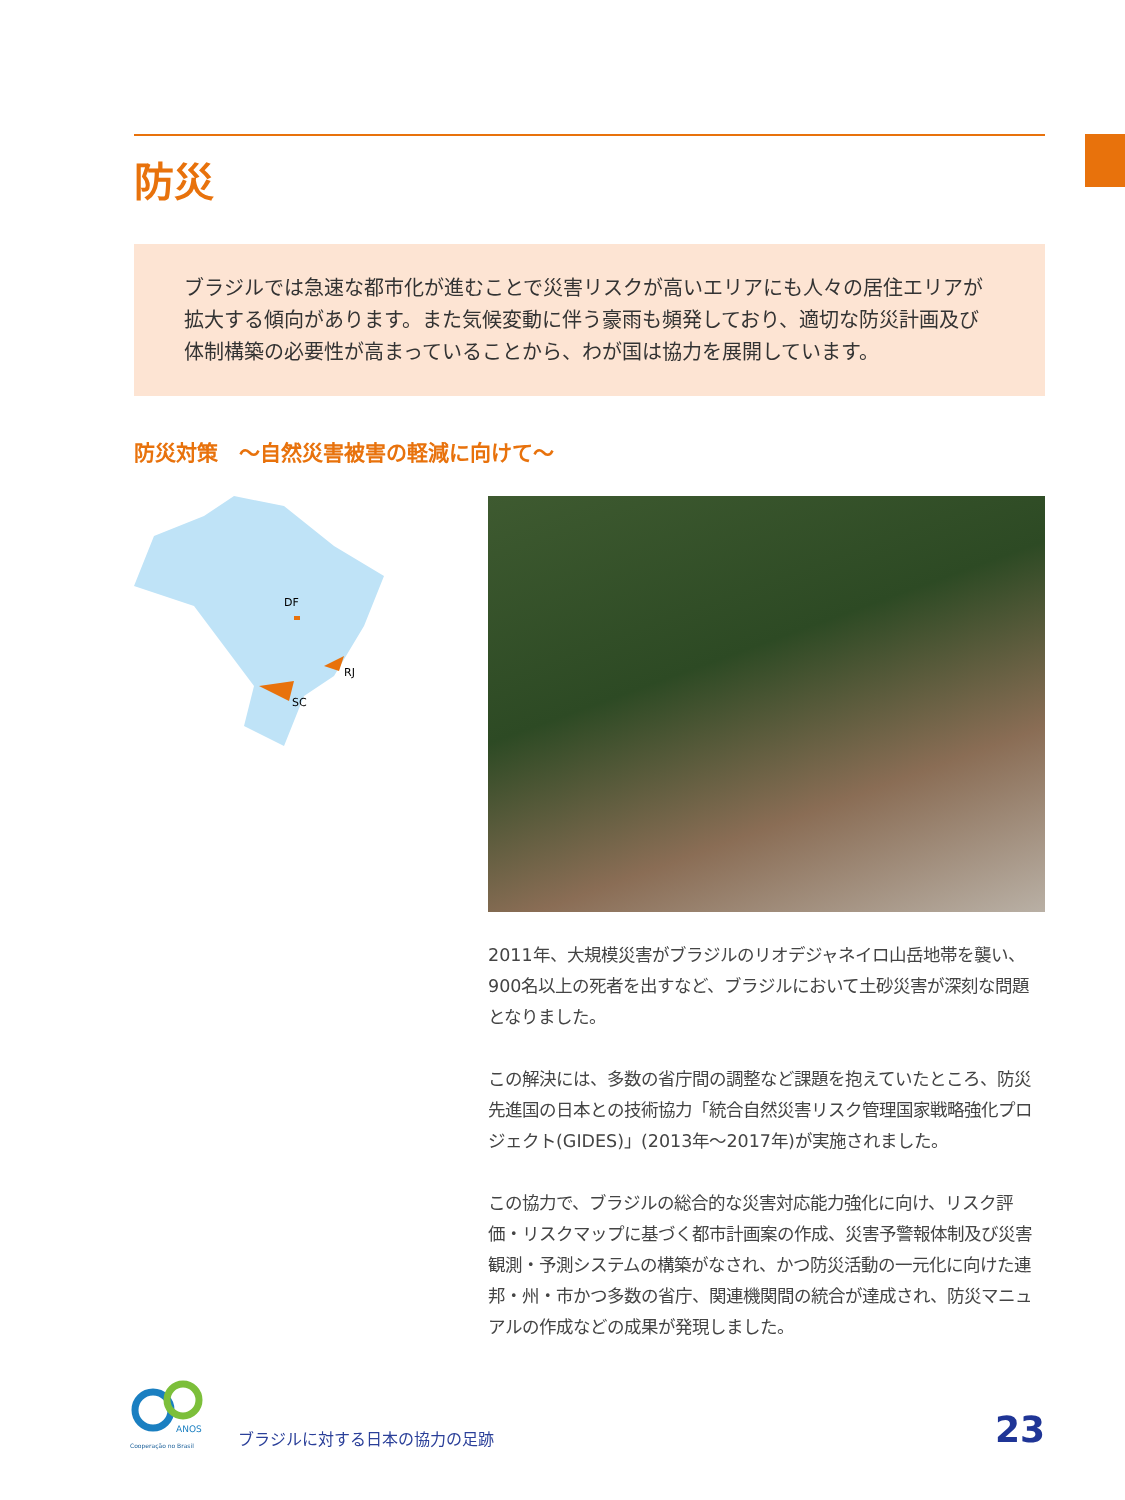防災
ブラジルでは急速な都市化が進むことで災害リスクが高いエリアにも人々の居住エリアが拡大する傾向があります。また気候変動に伴う豪雨も頻発しており、適切な防災計画及び体制構築の必要性が高まっていることから、わが国は協力を展開しています。
防災対策　～自然災害被害の軽減に向けて～
DF
RJ
SC
2011年、大規模災害がブラジルのリオデジャネイロ山岳地帯を襲い、900名以上の死者を出すなど、ブラジルにおいて土砂災害が深刻な問題となりました。
この解決には、多数の省庁間の調整など課題を抱えていたところ、防災先進国の日本との技術協力「統合自然災害リスク管理国家戦略強化プロジェクト(GIDES)」(2013年～2017年)が実施されました。
この協力で、ブラジルの総合的な災害対応能力強化に向け、リスク評価・リスクマップに基づく都市計画案の作成、災害予警報体制及び災害観測・予測システムの構築がなされ、かつ防災活動の一元化に向けた連邦・州・市かつ多数の省庁、関連機関間の統合が達成され、防災マニュアルの作成などの成果が発現しました。
ANOS
Cooperação no Brasil
ブラジルに対する日本の協力の足跡
23